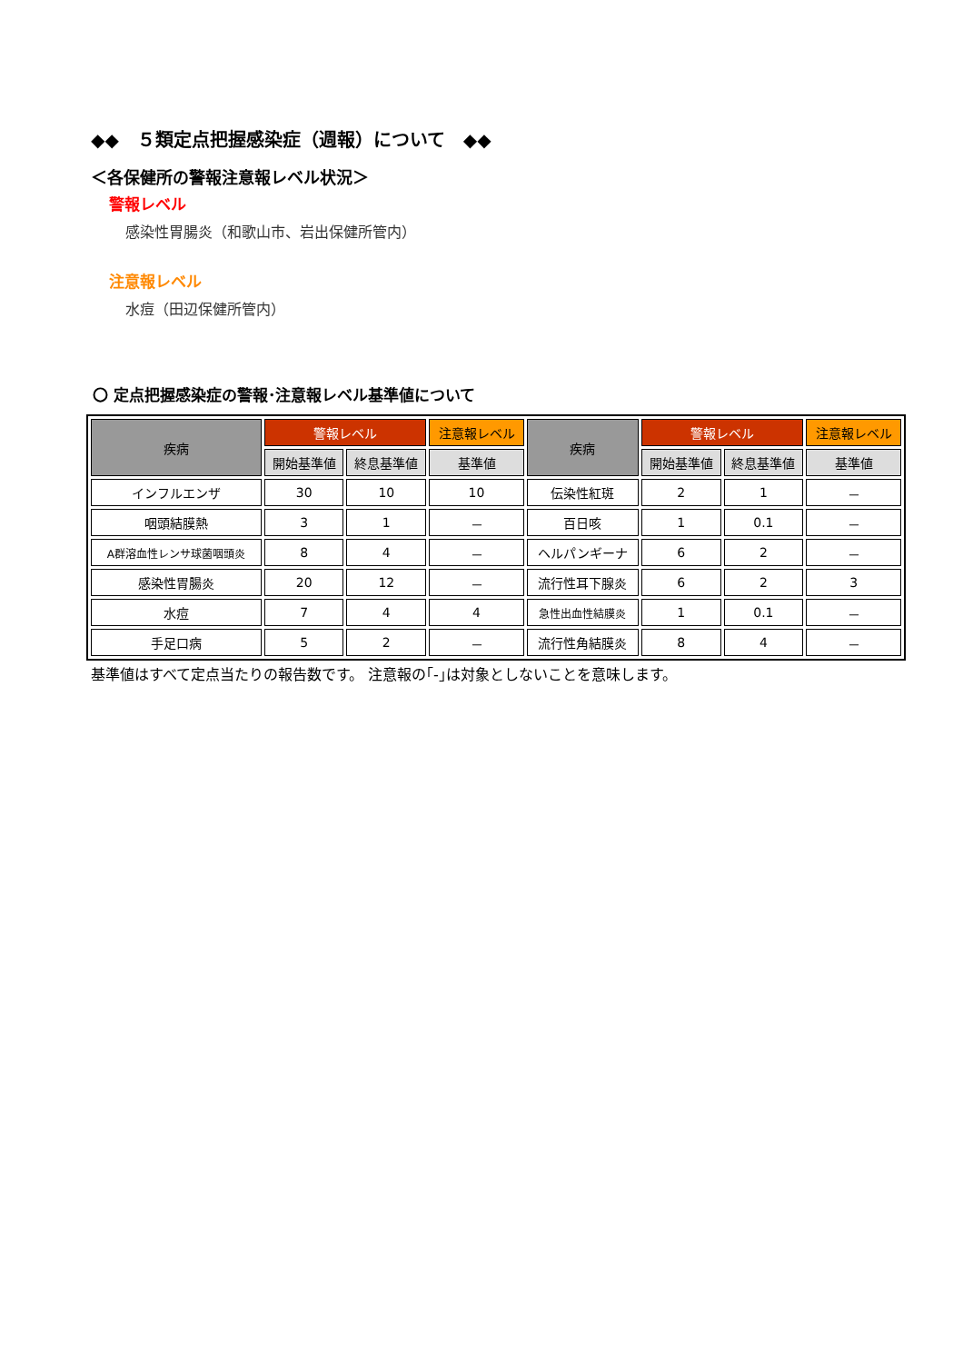◆◆　５類定点把握感染症（週報）について　◆◆
＜各保健所の警報注意報レベル状況＞
警報レベル
感染性胃腸炎（和歌山市、岩出保健所管内）
注意報レベル
水痘（田辺保健所管内）
〇 定点把握感染症の警報･注意報レベル基準値について
| 疾病 | 警報レベル | | 注意報レベル | 疾病 | 警報レベル | | 注意報レベル |
| --- | --- | --- | --- | --- | --- | --- | --- |
| | 開始基準値 | 終息基準値 | 基準値 | | 開始基準値 | 終息基準値 | 基準値 |
| インフルエンザ | 30 | 10 | 10 | 伝染性紅斑 | 2 | 1 | － |
| 咽頭結膜熱 | 3 | 1 | － | 百日咳 | 1 | 0.1 | － |
| A群溶血性レンサ球菌咽頭炎 | 8 | 4 | － | ヘルパンギーナ | 6 | 2 | － |
| 感染性胃腸炎 | 20 | 12 | － | 流行性耳下腺炎 | 6 | 2 | 3 |
| 水痘 | 7 | 4 | 4 | 急性出血性結膜炎 | 1 | 0.1 | － |
| 手足口病 | 5 | 2 | － | 流行性角結膜炎 | 8 | 4 | － |
基準値はすべて定点当たりの報告数です。 注意報の｢-｣は対象としないことを意味します。